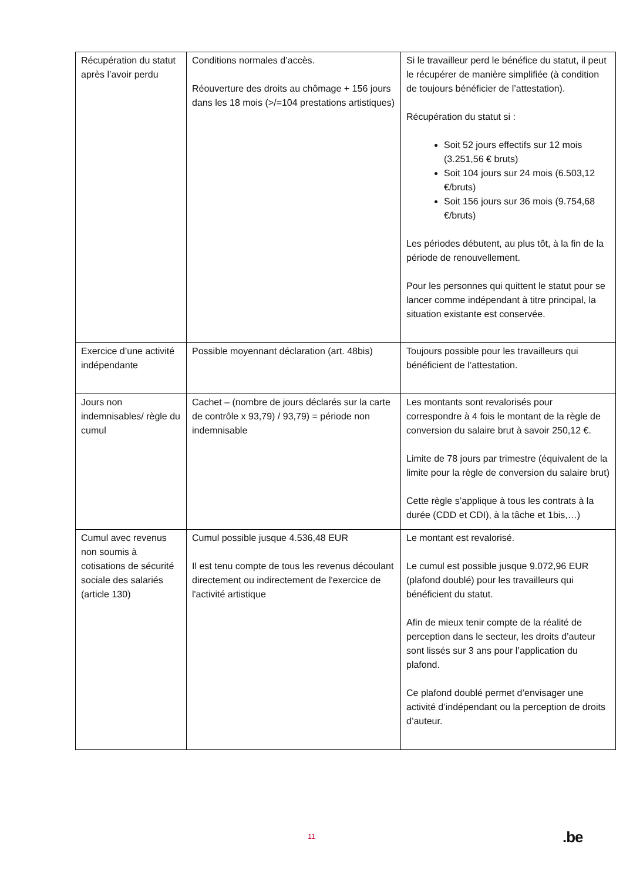| Récupération du statut après l’avoir perdu | Conditions normales d’accès. Réouverture des droits au chômage + 156 jours dans les 18 mois (>/=104 prestations artistiques) | Si le travailleur perd le bénéfice du statut, il peut le récupérer de manière simplifiée (à condition de toujours bénéficier de l’attestation). Récupération du statut si : Soit 52 jours effectifs sur 12 mois (3.251,56 € bruts) Soit 104 jours sur 24 mois (6.503,12 €/bruts) Soit 156 jours sur 36 mois (9.754,68 €/bruts) Les périodes débutent, au plus tôt, à la fin de la période de renouvellement. Pour les personnes qui quittent le statut pour se lancer comme indépendant à titre principal, la situation existante est conservée. |
| Exercice d’une activité indépendante | Possible moyennant déclaration (art. 48bis) | Toujours possible pour les travailleurs qui bénéficient de l’attestation. |
| Jours non indemnisables/ règle du cumul | Cachet – (nombre de jours déclarés sur la carte de contrôle x 93,79) / 93,79) = période non indemnisable | Les montants sont revalorisés pour correspondre à 4 fois le montant de la règle de conversion du salaire brut à savoir 250,12 €. Limite de 78 jours par trimestre (équivalent de la limite pour la règle de conversion du salaire brut) Cette règle s’applique à tous les contrats à la durée (CDD et CDI), à la tâche et 1bis,…) |
| Cumul avec revenus non soumis à cotisations de sécurité sociale des salariés (article 130) | Cumul possible jusque 4.536,48 EUR Il est tenu compte de tous les revenus découlant directement ou indirectement de l'exercice de l'activité artistique | Le montant est revalorisé. Le cumul est possible jusque 9.072,96 EUR (plafond doublé) pour les travailleurs qui bénéficient du statut. Afin de mieux tenir compte de la réalité de perception dans le secteur, les droits d’auteur sont lissés sur 3 ans pour l’application du plafond. Ce plafond doublé permet d’envisager une activité d’indépendant ou la perception de droits d’auteur. |
11 .be